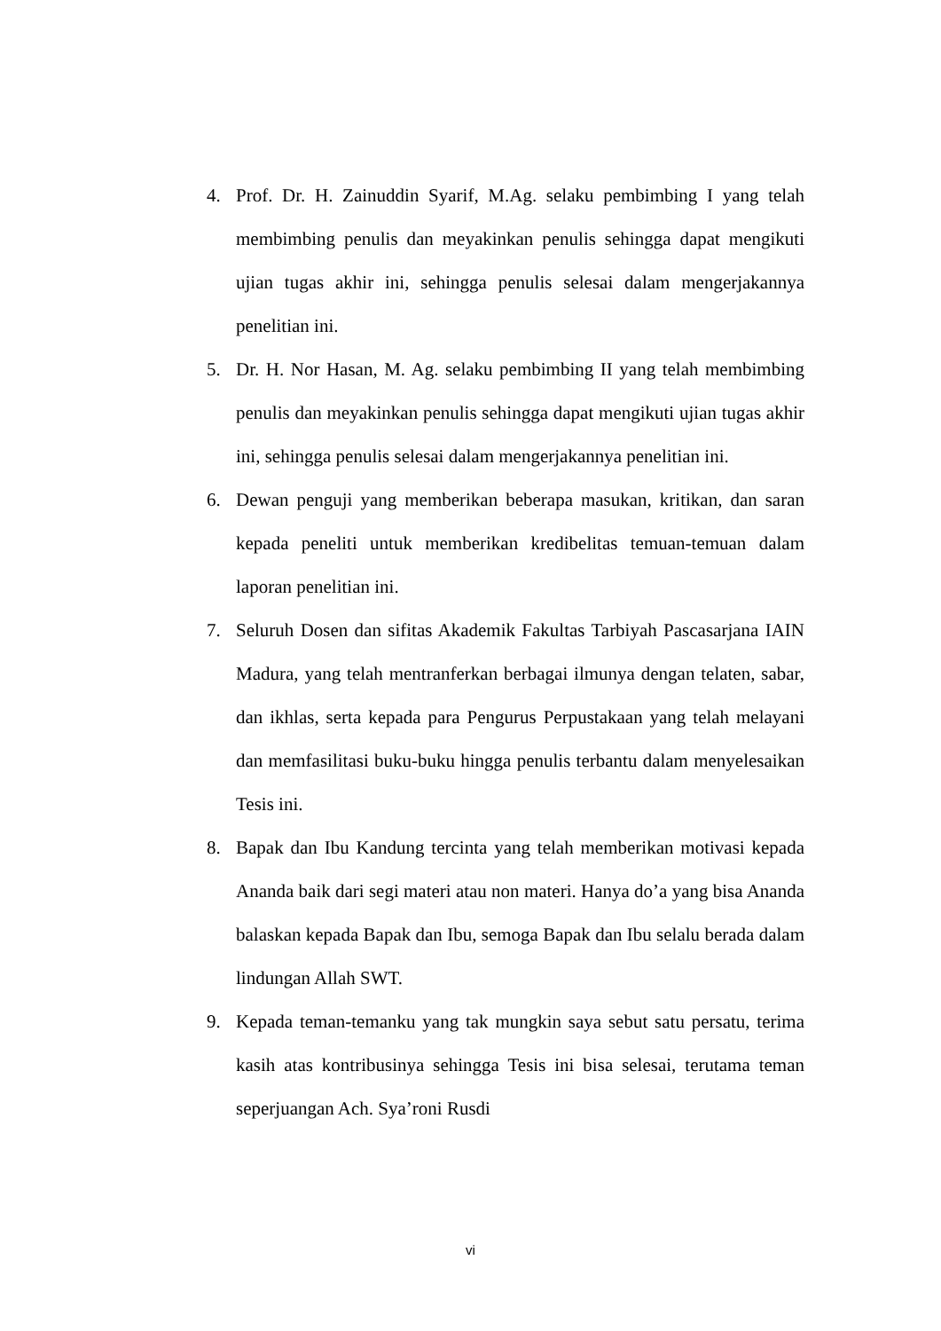4. Prof. Dr. H. Zainuddin Syarif, M.Ag. selaku pembimbing I yang telah membimbing penulis dan meyakinkan penulis sehingga dapat mengikuti ujian tugas akhir ini, sehingga penulis selesai dalam mengerjakannya penelitian ini.
5. Dr. H. Nor Hasan, M. Ag. selaku pembimbing II yang telah membimbing penulis dan meyakinkan penulis sehingga dapat mengikuti ujian tugas akhir ini, sehingga penulis selesai dalam mengerjakannya penelitian ini.
6. Dewan penguji yang memberikan beberapa masukan, kritikan, dan saran kepada peneliti untuk memberikan kredibelitas temuan-temuan dalam laporan penelitian ini.
7. Seluruh Dosen dan sifitas Akademik Fakultas Tarbiyah Pascasarjana IAIN Madura, yang telah mentranferkan berbagai ilmunya dengan telaten, sabar, dan ikhlas, serta kepada para Pengurus Perpustakaan yang telah melayani dan memfasilitasi buku-buku hingga penulis terbantu dalam menyelesaikan Tesis ini.
8. Bapak dan Ibu Kandung tercinta yang telah memberikan motivasi kepada Ananda baik dari segi materi atau non materi. Hanya do’a yang bisa Ananda balaskan kepada Bapak dan Ibu, semoga Bapak dan Ibu selalu berada dalam lindungan Allah SWT.
9. Kepada teman-temanku yang tak mungkin saya sebut satu persatu, terima kasih atas kontribusinya sehingga Tesis ini bisa selesai, terutama teman seperjuangan Ach. Sya’roni Rusdi
vi